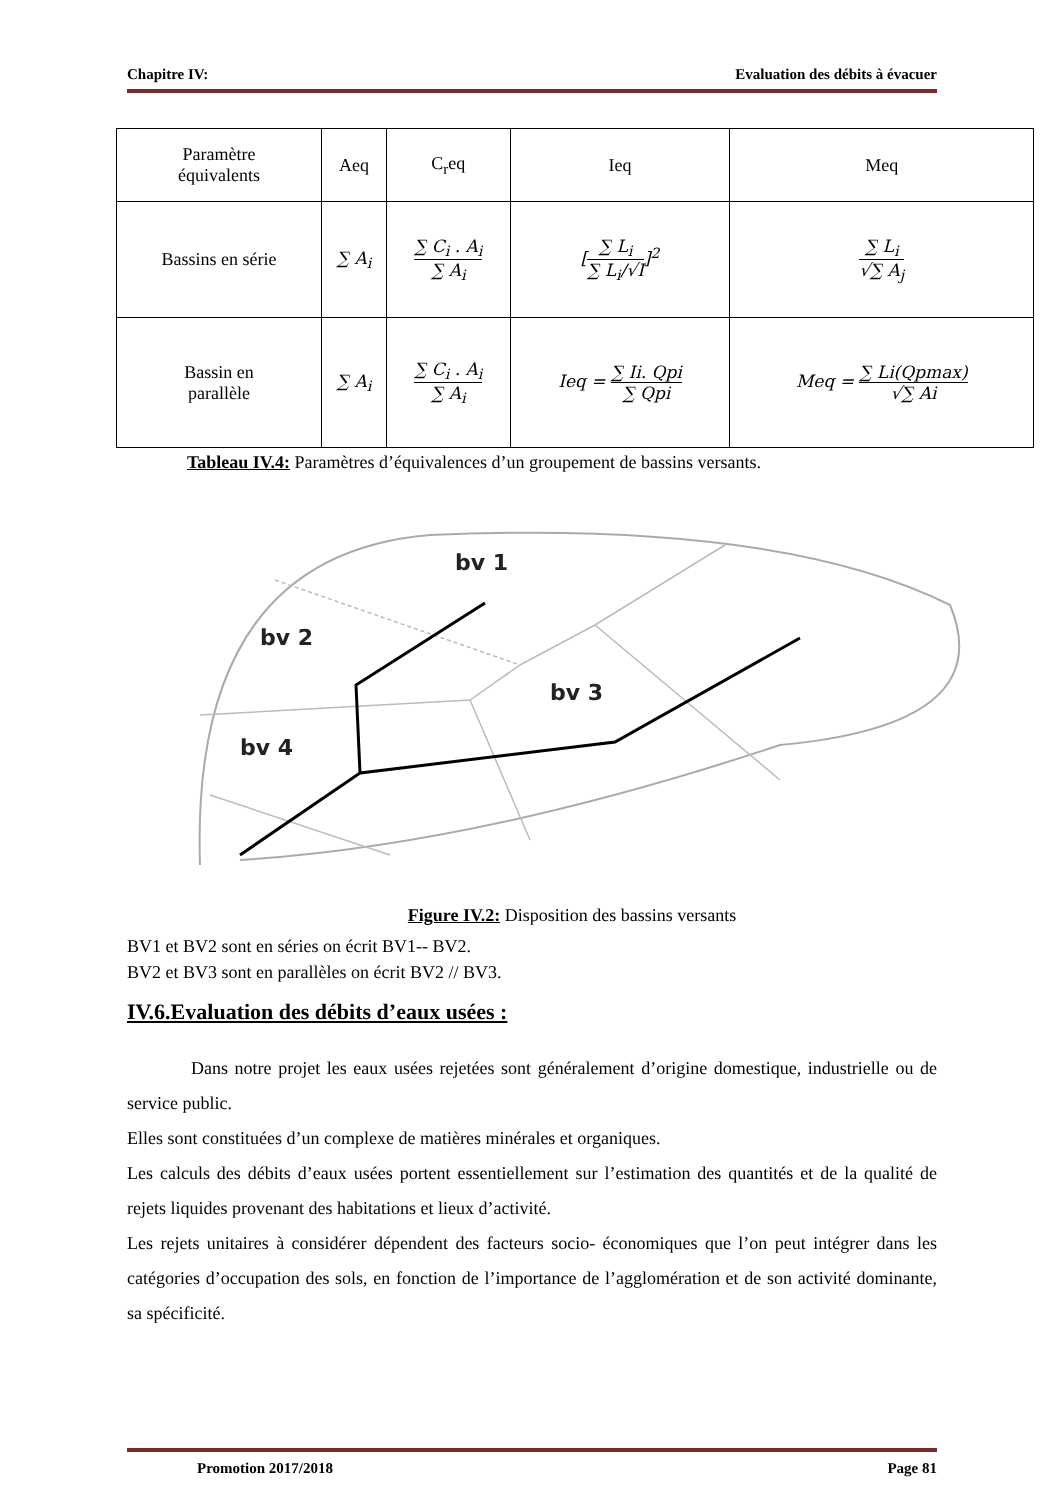Chapitre IV: Evaluation des débits à évacuer
| Paramètre équivalents | Aeq | C<sub>r</sub>eq | Ieq | Meq |
| --- | --- | --- | --- | --- |
| Bassins en série | ∑ A<sub>i</sub> | ∑ C<sub>i</sub> . A<sub>i</sub> ∑ A<sub>i</sub> | [ ∑ L<sub>i</sub> ∑ L<sub>i</sub>/√I ]<sup>2</sup> | ∑ L<sub>i</sub> √∑ A<sub>j</sub> |
| Bassin en parallèle | ∑ A<sub>i</sub> | ∑ C<sub>i</sub> . A<sub>i</sub> ∑ A<sub>i</sub> | Ieq = ∑ Ii. Qpi ∑ Qpi | Meq = ∑ Li(Qpmax) √∑ Ai |
Tableau IV.4: Paramètres d’équivalences d’un groupement de bassins versants.
bv 1
bv 2
bv 3
bv 4
Figure IV.2: Disposition des bassins versants
BV1 et BV2 sont en séries on écrit BV1-- BV2.
BV2 et BV3 sont en parallèles on écrit BV2 // BV3.
IV.6.Evaluation des débits d’eaux usées :
Dans notre projet les eaux usées rejetées sont généralement d’origine domestique, industrielle ou de service public.
Elles sont constituées d’un complexe de matières minérales et organiques.
Les calculs des débits d’eaux usées portent essentiellement sur l’estimation des quantités et de la qualité de rejets liquides provenant des habitations et lieux d’activité.
Les rejets unitaires à considérer dépendent des facteurs socio- économiques que l’on peut intégrer dans les catégories d’occupation des sols, en fonction de l’importance de l’agglomération et de son activité dominante, sa spécificité.
Promotion 2017/2018 Page 81